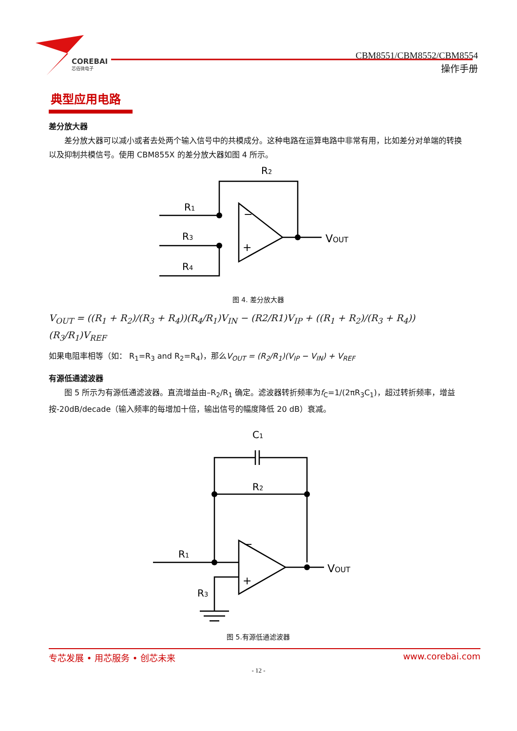COREBAI
芯佰微电子
CBM8551/CBM8552/CBM8554
操作手册
典型应用电路
差分放大器
差分放大器可以减小或者去处两个输入信号中的共模成分。这种电路在运算电路中非常有用，比如差分对单端的转换以及抑制共模信号。使用 CBM855X 的差分放大器如图 4 所示。
R2
R1
R3
R4
−
+
VOUT
图 4. 差分放大器
V<sub>OUT</sub> = ((R<sub>1</sub> + R<sub>2</sub>)/(R<sub>3</sub> + R<sub>4</sub>))(R<sub>4</sub>/R<sub>1</sub>)V<sub>IN</sub> − (R2/R1)V<sub>IP</sub> + ((R<sub>1</sub> + R<sub>2</sub>)/(R<sub>3</sub> + R<sub>4</sub>))(R<sub>3</sub>/R<sub>1</sub>)V<sub>REF</sub>
如果电阻率相等（如： R<sub>1</sub>=R<sub>3</sub> and R<sub>2</sub>=R<sub>4</sub>)，那么V<sub>OUT</sub> = (R<sub>2</sub>/R<sub>1</sub>)(V<sub>IP</sub> − V<sub>IN</sub>) + V<sub>REF</sub>
有源低通滤波器
图 5 所示为有源低通滤波器。直流增益由–R<sub>2</sub>/R<sub>1</sub> 确定。滤波器转折频率为f<sub>C</sub>=1/(2πR<sub>3</sub>C<sub>1</sub>)，超过转折频率，增益按-20dB/decade（输入频率的每增加十倍，输出信号的幅度降低 20 dB）衰减。
C1
R2
R1
R3
−
+
VOUT
图 5.有源低通滤波器
专芯发展 • 用芯服务 • 创芯未来 www.corebai.com
- 12 -